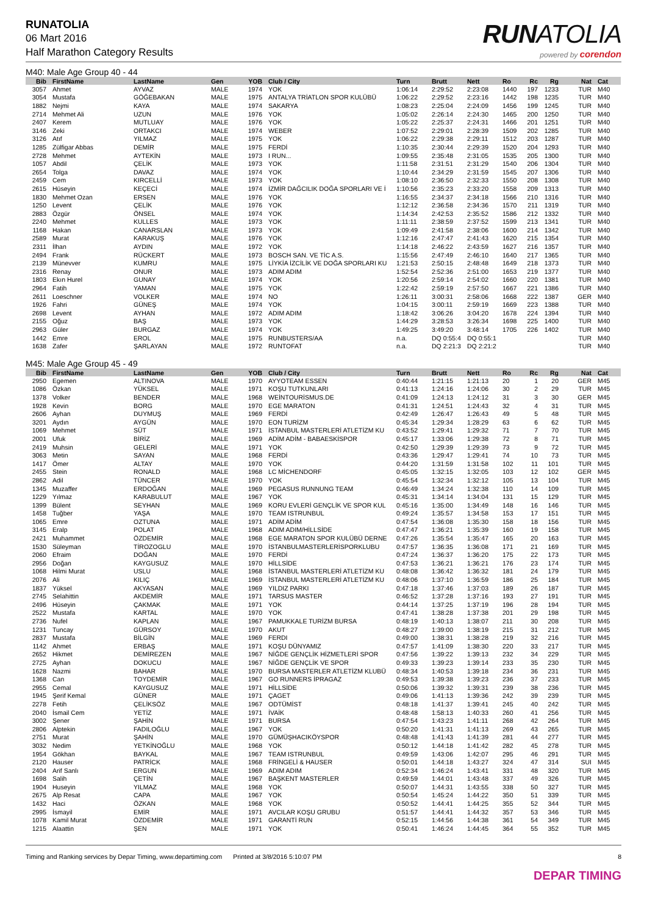RUNATOLIA
06 Mart 2016
Half Marathon Category Results
RUNATOLIA
powered by corendon
M40: Male Age Group 40 - 44
| Bib | FirstName | LastName | Gen | YOB | Club / City | Turn | Brutt | Nett | Ro | Rc | Rg | Nat | Cat |
| --- | --- | --- | --- | --- | --- | --- | --- | --- | --- | --- | --- | --- | --- |
| 3057 | Ahmet | AYVAZ | MALE | 1974 | YOK | 1:06:14 | 2:29:52 | 2:23:08 | 1440 | 197 | 1233 | TUR | M40 |
| 3054 | Mustafa | GÖĞEBAKAN | MALE | 1975 | ANTALYA TRİATLON SPOR KULÜBÜ | 1:06:22 | 2:29:52 | 2:23:16 | 1442 | 198 | 1235 | TUR | M40 |
| 1882 | Nejmi | KAYA | MALE | 1974 | SAKARYA | 1:08:23 | 2:25:04 | 2:24:09 | 1456 | 199 | 1245 | TUR | M40 |
| 2714 | Mehmet Ali | UZUN | MALE | 1976 | YOK | 1:05:02 | 2:26:14 | 2:24:30 | 1465 | 200 | 1250 | TUR | M40 |
| 2407 | Kerem | MUTLUAY | MALE | 1976 | YOK | 1:05:22 | 2:25:37 | 2:24:31 | 1466 | 201 | 1251 | TUR | M40 |
| 3146 | Zeki | ORTAKCI | MALE | 1974 | WEBER | 1:07:52 | 2:29:01 | 2:28:39 | 1509 | 202 | 1285 | TUR | M40 |
| 3126 | Atıf | YILMAZ | MALE | 1975 | YOK | 1:06:22 | 2:29:38 | 2:29:11 | 1512 | 203 | 1287 | TUR | M40 |
| 1285 | Zülfigar Abbas | DEMİR | MALE | 1975 | FERDİ | 1:10:35 | 2:30:44 | 2:29:39 | 1520 | 204 | 1293 | TUR | M40 |
| 2728 | Mehmet | AYTEKİN | MALE | 1973 | I RUN... | 1:09:55 | 2:35:48 | 2:31:05 | 1535 | 205 | 1300 | TUR | M40 |
| 1057 | Abdil | ÇELİK | MALE | 1973 | YOK | 1:11:58 | 2:31:51 | 2:31:29 | 1540 | 206 | 1304 | TUR | M40 |
| 2654 | Tolga | DAVAZ | MALE | 1974 | YOK | 1:10:44 | 2:34:29 | 2:31:59 | 1545 | 207 | 1306 | TUR | M40 |
| 2459 | Cem | KIRCELLİ | MALE | 1973 | YOK | 1:08:10 | 2:36:50 | 2:32:33 | 1550 | 208 | 1308 | TUR | M40 |
| 2615 | Hüseyin | KEÇECİ | MALE | 1974 | İZMİR DAĞCILIK DOĞA SPORLARI VE İ | 1:10:56 | 2:35:23 | 2:33:20 | 1558 | 209 | 1313 | TUR | M40 |
| 1830 | Mehmet Ozan | ERSEN | MALE | 1976 | YOK | 1:16:55 | 2:34:37 | 2:34:18 | 1566 | 210 | 1316 | TUR | M40 |
| 1250 | Levent | ÇELİK | MALE | 1976 | YOK | 1:12:12 | 2:36:58 | 2:34:36 | 1570 | 211 | 1319 | TUR | M40 |
| 2883 | Özgür | ÖNSEL | MALE | 1974 | YOK | 1:14:34 | 2:42:53 | 2:35:52 | 1586 | 212 | 1332 | TUR | M40 |
| 2240 | Mehmet | KULLES | MALE | 1973 | YOK | 1:11:11 | 2:38:59 | 2:37:52 | 1599 | 213 | 1341 | TUR | M40 |
| 1168 | Hakan | CANARSLAN | MALE | 1973 | YOK | 1:09:49 | 2:41:58 | 2:38:06 | 1600 | 214 | 1342 | TUR | M40 |
| 2589 | Murat | KARAKUŞ | MALE | 1976 | YOK | 1:12:16 | 2:47:47 | 2:41:43 | 1620 | 215 | 1354 | TUR | M40 |
| 2311 | İlhan | AYDIN | MALE | 1972 | YOK | 1:14:18 | 2:46:22 | 2:43:59 | 1627 | 216 | 1357 | TUR | M40 |
| 2494 | Frank | RÜCKERT | MALE | 1973 | BOSCH SAN. VE TİC A.S. | 1:15:56 | 2:47:49 | 2:46:10 | 1640 | 217 | 1365 | TUR | M40 |
| 2139 | Münevver | KUMRU | MALE | 1975 | LİYKİA İZCİLİK VE DOĞA SPORLARI KU | 1:21:53 | 2:50:15 | 2:48:48 | 1649 | 218 | 1373 | TUR | M40 |
| 2316 | Renay | ONUR | MALE | 1973 | ADIM ADIM | 1:52:54 | 2:52:36 | 2:51:00 | 1653 | 219 | 1377 | TUR | M40 |
| 1803 | Ekın Hurel | GUNAY | MALE | 1974 | YOK | 1:20:56 | 2:59:14 | 2:54:02 | 1660 | 220 | 1381 | TUR | M40 |
| 2964 | Fatih | YAMAN | MALE | 1975 | YOK | 1:22:42 | 2:59:19 | 2:57:50 | 1667 | 221 | 1386 | TUR | M40 |
| 2611 | Loeschner | VOLKER | MALE | 1974 | NO | 1:26:11 | 3:00:31 | 2:58:06 | 1668 | 222 | 1387 | GER | M40 |
| 1926 | Fahri | GÜNEŞ | MALE | 1974 | YOK | 1:04:15 | 3:00:11 | 2:59:19 | 1669 | 223 | 1388 | TUR | M40 |
| 2698 | Levent | AYHAN | MALE | 1972 | ADIM ADIM | 1:18:42 | 3:06:26 | 3:04:20 | 1678 | 224 | 1394 | TUR | M40 |
| 2155 | Oğuz | BAŞ | MALE | 1973 | YOK | 1:44:29 | 3:28:53 | 3:26:34 | 1698 | 225 | 1400 | TUR | M40 |
| 2963 | Güler | BURGAZ | MALE | 1974 | YOK | 1:49:25 | 3:49:20 | 3:48:14 | 1705 | 226 | 1402 | TUR | M40 |
| 1442 | Emre | EROL | MALE | 1975 | RUNBUSTERS/AA | n.a. | DQ 0:55:4 | DQ 0:55:1 | | | | TUR | M40 |
| 1638 | Zafer | ŞARLAYAN | MALE | 1972 | RUNTOFAT | n.a. | DQ 2:21:3 | DQ 2:21:2 | | | | TUR | M40 |
M45: Male Age Group 45 - 49
| Bib | FirstName | LastName | Gen | YOB | Club / City | Turn | Brutt | Nett | Ro | Rc | Rg | Nat | Cat |
| --- | --- | --- | --- | --- | --- | --- | --- | --- | --- | --- | --- | --- | --- |
| 2950 | Egemen | ALTINOVA | MALE | 1970 | AYYOTEAM ESSEN | 0:40:44 | 1:21:15 | 1:21:13 | 20 | 1 | 20 | GER | M45 |
| 1086 | Özkan | YÜKSEL | MALE | 1971 | KOŞU TUTKUNLARI | 0:41:13 | 1:24:16 | 1:24:06 | 30 | 2 | 29 | TUR | M45 |
| 1378 | Volker | BENDER | MALE | 1968 | WEİNTOURİSMUS.DE | 0:41:09 | 1:24:13 | 1:24:12 | 31 | 3 | 30 | GER | M45 |
| 1928 | Kevin | BORG | MALE | 1970 | EGE MARATON | 0:41:31 | 1:24:51 | 1:24:43 | 32 | 4 | 31 | TUR | M45 |
| 2606 | Ayhan | DUYMUŞ | MALE | 1969 | FERDİ | 0:42:49 | 1:26:47 | 1:26:43 | 49 | 5 | 48 | TUR | M45 |
| 3201 | Aydın | AYGÜN | MALE | 1970 | EON TURİZM | 0:45:34 | 1:29:34 | 1:28:29 | 63 | 6 | 62 | TUR | M45 |
| 1069 | Mehmet | SÜT | MALE | 1971 | İSTANBUL MASTERLERİ ATLETİZM KU | 0:43:52 | 1:29:41 | 1:29:32 | 71 | 7 | 70 | TUR | M45 |
| 2001 | Ufuk | BİRİZ | MALE | 1969 | ADİM ADİM - BABAESKİSPOR | 0:45:17 | 1:33:06 | 1:29:38 | 72 | 8 | 71 | TUR | M45 |
| 2419 | Muhsin | GELERİ | MALE | 1971 | YOK | 0:42:50 | 1:29:39 | 1:29:39 | 73 | 9 | 72 | TUR | M45 |
| 3063 | Metin | SAYAN | MALE | 1968 | FERDİ | 0:43:36 | 1:29:47 | 1:29:41 | 74 | 10 | 73 | TUR | M45 |
| 1417 | Ömer | ALTAY | MALE | 1970 | YOK | 0:44:20 | 1:31:59 | 1:31:58 | 102 | 11 | 101 | TUR | M45 |
| 2455 | Stein | RONALD | MALE | 1968 | LC MİCHENDORF | 0:45:05 | 1:32:15 | 1:32:05 | 103 | 12 | 102 | GER | M45 |
| 2862 | Adil | TÜNCER | MALE | 1970 | YOK | 0:45:54 | 1:32:34 | 1:32:12 | 105 | 13 | 104 | TUR | M45 |
| 1345 | Muzaffer | ERDOĞAN | MALE | 1969 | PEGASUS RUNNUNG TEAM | 0:46:49 | 1:34:24 | 1:32:38 | 110 | 14 | 109 | TUR | M45 |
| 1229 | Yılmaz | KARABULUT | MALE | 1967 | YOK | 0:45:31 | 1:34:14 | 1:34:04 | 131 | 15 | 129 | TUR | M45 |
| 1399 | Bülent | SEYHAN | MALE | 1969 | KORU EVLERİ GENÇLİK VE SPOR KUL | 0:45:16 | 1:35:00 | 1:34:49 | 148 | 16 | 146 | TUR | M45 |
| 1458 | Tuğber | YAŞA | MALE | 1970 | TEAM ISTRUNBUL | 0:49:24 | 1:35:57 | 1:34:58 | 153 | 17 | 151 | TUR | M45 |
| 1065 | Emre | OZTUNA | MALE | 1971 | ADİM ADİM | 0:47:54 | 1:36:08 | 1:35:30 | 158 | 18 | 156 | TUR | M45 |
| 3145 | Eralp | POLAT | MALE | 1968 | ADIM ADIM/HİLLSİDE | 0:47:47 | 1:36:21 | 1:35:39 | 160 | 19 | 158 | TUR | M45 |
| 2421 | Muhammet | ÖZDEMİR | MALE | 1968 | EGE MARATON SPOR KULÜBÜ DERNE | 0:47:26 | 1:35:54 | 1:35:47 | 165 | 20 | 163 | TUR | M45 |
| 1530 | Süleyman | TİROZOGLU | MALE | 1970 | İSTANBULMASTERLERİSPORKLUBU | 0:47:57 | 1:36:35 | 1:36:08 | 171 | 21 | 169 | TUR | M45 |
| 2060 | Efraim | DOĞAN | MALE | 1970 | FERDİ | 0:47:24 | 1:36:37 | 1:36:20 | 175 | 22 | 173 | TUR | M45 |
| 2956 | Doğan | KAYGUSUZ | MALE | 1970 | HİLLSİDE | 0:47:53 | 1:36:21 | 1:36:21 | 176 | 23 | 174 | TUR | M45 |
| 1068 | Hilmi Murat | USLU | MALE | 1968 | İSTANBUL MASTERLERİ ATLETİZM KU | 0:48:08 | 1:36:42 | 1:36:32 | 181 | 24 | 179 | TUR | M45 |
| 2076 | Ali | KILIÇ | MALE | 1969 | İSTANBUL MASTERLERİ ATLETİZM KU | 0:48:06 | 1:37:10 | 1:36:59 | 186 | 25 | 184 | TUR | M45 |
| 1837 | Yüksel | AKYASAN | MALE | 1969 | YILDIZ PARKI | 0:47:18 | 1:37:46 | 1:37:03 | 189 | 26 | 187 | TUR | M45 |
| 2745 | Selahittin | AKDEMİR | MALE | 1971 | TARSUS MASTER | 0:46:52 | 1:37:28 | 1:37:16 | 193 | 27 | 191 | TUR | M45 |
| 2496 | Hüseyin | ÇAKMAK | MALE | 1971 | YOK | 0:44:14 | 1:37:25 | 1:37:19 | 196 | 28 | 194 | TUR | M45 |
| 2522 | Mustafa | KARTAL | MALE | 1970 | YOK | 0:47:41 | 1:38:28 | 1:37:38 | 201 | 29 | 198 | TUR | M45 |
| 2736 | Nufel | KAPLAN | MALE | 1967 | PAMUKKALE TURİZM BURSA | 0:48:19 | 1:40:13 | 1:38:07 | 211 | 30 | 208 | TUR | M45 |
| 1231 | Tuncay | GÜRSOY | MALE | 1970 | AKUT | 0:48:27 | 1:39:00 | 1:38:19 | 215 | 31 | 212 | TUR | M45 |
| 2837 | Mustafa | BİLGİN | MALE | 1969 | FERDI | 0:49:00 | 1:38:31 | 1:38:28 | 219 | 32 | 216 | TUR | M45 |
| 1142 | Ahmet | ERBAŞ | MALE | 1971 | KOŞU DÜNYAMIZ | 0:47:57 | 1:41:09 | 1:38:30 | 220 | 33 | 217 | TUR | M45 |
| 2652 | Hikmet | DEMİREZEN | MALE | 1967 | NİĞDE GENÇLİK HİZMETLERİ SPOR | 0:47:56 | 1:39:22 | 1:39:13 | 232 | 34 | 229 | TUR | M45 |
| 2725 | Ayhan | DOKUCU | MALE | 1967 | NİĞDE GENÇLİK VE SPOR | 0:49:33 | 1:39:23 | 1:39:14 | 233 | 35 | 230 | TUR | M45 |
| 1628 | Nazmi | BAHAR | MALE | 1970 | BURSA MASTERLER ATLETİZM KLUBÜ | 0:48:34 | 1:40:53 | 1:39:18 | 234 | 36 | 231 | TUR | M45 |
| 1368 | Can | TOYDEMİR | MALE | 1967 | GO RUNNERS İPRAGAZ | 0:49:53 | 1:39:38 | 1:39:23 | 236 | 37 | 233 | TUR | M45 |
| 2955 | Cemal | KAYGUSUZ | MALE | 1971 | HİLLSİDE | 0:50:06 | 1:39:32 | 1:39:31 | 239 | 38 | 236 | TUR | M45 |
| 1945 | Şerif Kemal | GÜNER | MALE | 1971 | ÇAGET | 0:49:06 | 1:41:13 | 1:39:36 | 242 | 39 | 239 | TUR | M45 |
| 2278 | Fetih | ÇELİKSÖZ | MALE | 1967 | ODTÜMİST | 0:48:18 | 1:41:37 | 1:39:41 | 245 | 40 | 242 | TUR | M45 |
| 2040 | İsmail Cem | YETİZ | MALE | 1971 | İVAİK | 0:48:48 | 1:58:13 | 1:40:33 | 260 | 41 | 256 | TUR | M45 |
| 3002 | Şener | ŞAHİN | MALE | 1971 | BURSA | 0:47:54 | 1:43:23 | 1:41:11 | 268 | 42 | 264 | TUR | M45 |
| 2806 | Alptekin | FADILOĞLU | MALE | 1967 | YOK | 0:50:20 | 1:41:31 | 1:41:13 | 269 | 43 | 265 | TUR | M45 |
| 2751 | Murat | ŞAHİN | MALE | 1970 | GÜMÜŞHACIKÖYSPOR | 0:48:48 | 1:41:43 | 1:41:39 | 281 | 44 | 277 | TUR | M45 |
| 3032 | Nedim | YETKİNOĞLU | MALE | 1968 | YOK | 0:50:12 | 1:44:18 | 1:41:42 | 282 | 45 | 278 | TUR | M45 |
| 1954 | Gökhan | BAYKAL | MALE | 1967 | TEAM ISTRUNBUL | 0:49:59 | 1:43:06 | 1:42:07 | 295 | 46 | 291 | TUR | M45 |
| 2120 | Hauser | PATRİCK | MALE | 1968 | FRİNGELİ & HAUSER | 0:50:01 | 1:44:18 | 1:43:27 | 324 | 47 | 314 | SUI | M45 |
| 2404 | Arif Sanlı | ERGUN | MALE | 1969 | ADIM ADIM | 0:52:34 | 1:46:24 | 1:43:41 | 331 | 48 | 320 | TUR | M45 |
| 1698 | Salih | ÇETİN | MALE | 1967 | BAŞKENT MASTERLER | 0:49:59 | 1:44:01 | 1:43:48 | 337 | 49 | 326 | TUR | M45 |
| 1904 | Huseyin | YILMAZ | MALE | 1968 | YOK | 0:50:07 | 1:44:31 | 1:43:55 | 338 | 50 | 327 | TUR | M45 |
| 2675 | Alp Resat | CAPA | MALE | 1967 | YOK | 0:50:54 | 1:45:24 | 1:44:22 | 350 | 51 | 339 | TUR | M45 |
| 1432 | Haci | ÖZKAN | MALE | 1968 | YOK | 0:50:52 | 1:44:41 | 1:44:25 | 355 | 52 | 344 | TUR | M45 |
| 2995 | İsmayil | EMİR | MALE | 1971 | AVCILAR KOŞU GRUBU | 0:51:57 | 1:44:41 | 1:44:32 | 357 | 53 | 346 | TUR | M45 |
| 1078 | Kamil Murat | ÖZDEMİR | MALE | 1971 | GARANTİ RUN | 0:52:15 | 1:44:56 | 1:44:38 | 361 | 54 | 349 | TUR | M45 |
| 1215 | Alaattin | ŞEN | MALE | 1971 | YOK | 0:50:41 | 1:46:24 | 1:44:45 | 364 | 55 | 352 | TUR | M45 |
Timing and Ranking services by Depar Timing, www.departiming.com Printed at 3/8/2016 5:10:07 PM 8
DEPAR TIMING